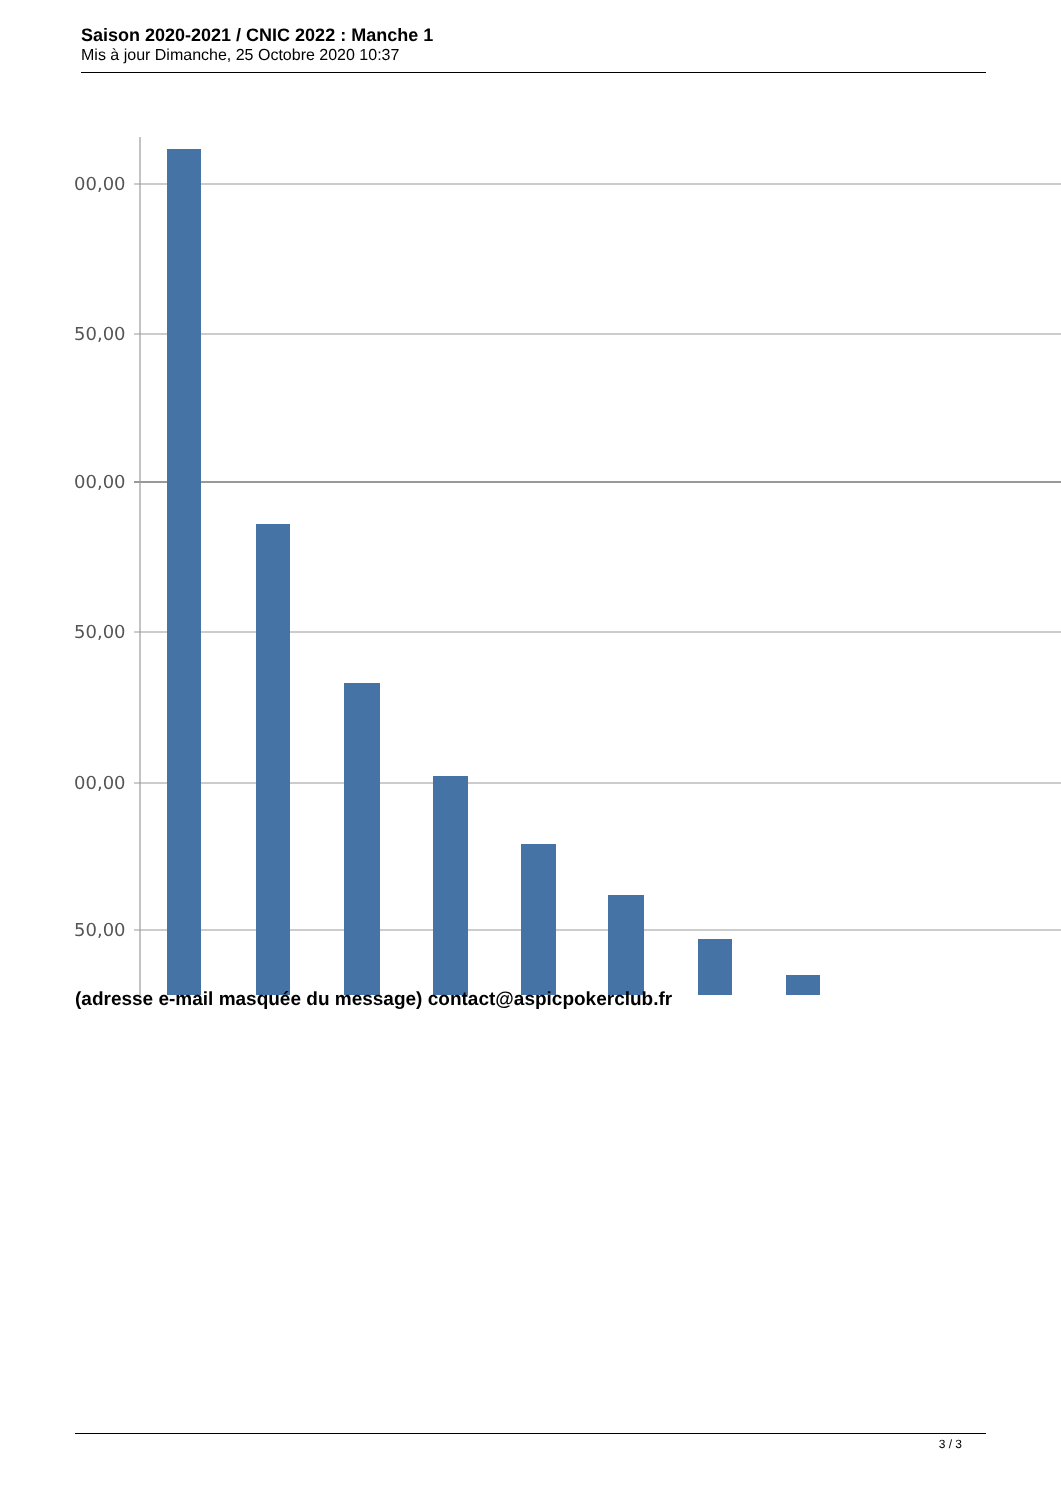Saison 2020-2021 / CNIC 2022 : Manche 1
Mis à jour Dimanche, 25 Octobre 2020 10:37
00,00
50,00
00,00
50,00
00,00
50,00
(adresse e-mail masquée du message) contact@aspicpokerclub.fr
3 / 3